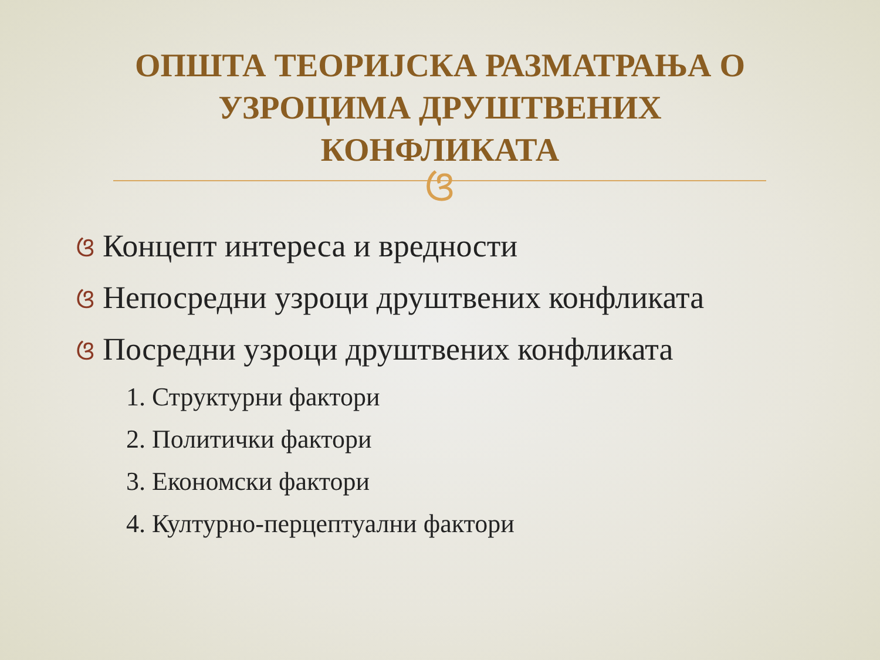ОПШТА ТЕОРИЈСКА РАЗМАТРАЊА О
УЗРОЦИМА ДРУШТВЕНИХ
КОНФЛИКАТА
ଓ
ଓ Концепт интереса и вредности
ଓ Непосредни узроци друштвених конфликата
ଓ Посредни узроци друштвених конфликата
1. Структурни фактори
2. Политички фактори
3. Економски фактори
4. Културно-перцептуални фактори